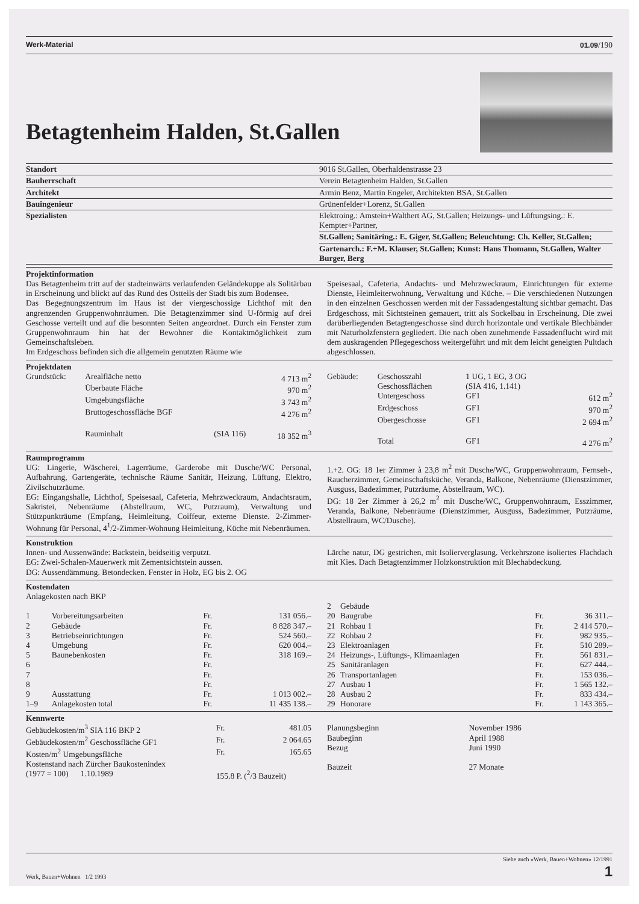Werk-Material 01.09/190
Betagtenheim Halden, St.Gallen
| Standort | 9016 St.Gallen, Oberhaldenstrasse 23 |
| Bauherrschaft | Verein Betagtenheim Halden, St.Gallen |
| Architekt | Armin Benz, Martin Engeler, Architekten BSA, St.Gallen |
| Bauingenieur | Grünenfelder+Lorenz, St.Gallen |
| Spezialisten | Elektroing.: Amstein+Walthert AG, St.Gallen; Heizungs- und Lüftungsing.: E. Kempter+Partner, |
| | St.Gallen; Sanitäring.: E. Giger, St.Gallen; Beleuchtung: Ch. Keller, St.Gallen; |
| | Gartenarch.: F.+M. Klauser, St.Gallen; Kunst: Hans Thomann, St.Gallen, Walter Burger, Berg |
Projektinformation
Das Betagtenheim tritt auf der stadteinwärts verlaufenden Geländekuppe als Solitärbau in Erscheinung und blickt auf das Rund des Ostteils der Stadt bis zum Bodensee.
Das Begegnungszentrum im Haus ist der viergeschossige Lichthof mit den angrenzenden Gruppenwohnräumen. Die Betagtenzimmer sind U-förmig auf drei Geschosse verteilt und auf die besonnten Seiten angeordnet. Durch ein Fenster zum Gruppenwohnraum hin hat der Bewohner die Kontaktmöglichkeit zum Gemeinschaftsleben.
Im Erdgeschoss befinden sich die allgemein genutzten Räume wie
Speisesaal, Cafeteria, Andachts- und Mehrzweckraum, Einrichtungen für externe Dienste, Heimleiterwohnung, Verwaltung und Küche. – Die verschiedenen Nutzungen in den einzelnen Geschossen werden mit der Fassadengestaltung sichtbar gemacht. Das Erdgeschoss, mit Sichtsteinen gemauert, tritt als Sockelbau in Erscheinung. Die zwei darüberliegenden Betagtengeschosse sind durch horizontale und vertikale Blechbänder mit Naturholzfenstern gegliedert. Die nach oben zunehmende Fassadenflucht wird mit dem auskragenden Pflegegeschoss weitergeführt und mit dem leicht geneigten Pultdach abgeschlossen.
Projektdaten
| Grundstück: | Arealfläche netto | | 4 713 m<sup>2</sup> |
| | Überbaute Fläche | | 970 m<sup>2</sup> |
| | Umgebungsfläche | | 3 743 m<sup>2</sup> |
| | Bruttogeschossfläche BGF | | 4 276 m<sup>2</sup> |
| | Rauminhalt | (SIA 116) | 18 352 m<sup>3</sup> |
| Gebäude: | Geschosszahl | 1 UG, 1 EG, 3 OG | |
| | Geschossflächen | (SIA 416, 1.141) | |
| | Untergeschoss | GF1 | 612 m<sup>2</sup> |
| | Erdgeschoss | GF1 | 970 m<sup>2</sup> |
| | Obergeschosse | GF1 | 2 694 m<sup>2</sup> |
| | Total | GF1 | 4 276 m<sup>2</sup> |
Raumprogramm
UG: Lingerie, Wäscherei, Lagerräume, Garderobe mit Dusche/WC Personal, Aufbahrung, Gartengeräte, technische Räume Sanitär, Heizung, Lüftung, Elektro, Zivilschutzräume.
EG: Eingangshalle, Lichthof, Speisesaal, Cafeteria, Mehrzweckraum, Andachtsraum, Sakristei, Nebenräume (Abstellraum, WC, Putzraum), Verwaltung und Stützpunkträume (Empfang, Heimleitung, Coiffeur, externe Dienste. 2-Zimmer-Wohnung für Personal, 4<sup>1</sup>/2-Zimmer-Wohnung Heimleitung, Küche mit Nebenräumen.
1.+2. OG: 18 1er Zimmer à 23,8 m<sup>2</sup> mit Dusche/WC, Gruppenwohnraum, Fernseh-, Raucherzimmer, Gemeinschaftsküche, Veranda, Balkone, Nebenräume (Dienstzimmer, Ausguss, Badezimmer, Putzräume, Abstellraum, WC).
DG: 18 2er Zimmer à 26,2 m<sup>2</sup> mit Dusche/WC, Gruppenwohnraum, Esszimmer, Veranda, Balkone, Nebenräume (Dienstzimmer, Ausguss, Badezimmer, Putzräume, Abstellraum, WC/Dusche).
Konstruktion
Innen- und Aussenwände: Backstein, beidseitig verputzt.
EG: Zwei-Schalen-Mauerwerk mit Zementsichtstein aussen.
DG: Aussendämmung. Betondecken. Fenster in Holz, EG bis 2. OG
Lärche natur, DG gestrichen, mit Isolierverglasung. Verkehrszone isoliertes Flachdach mit Kies. Dach Betagtenzimmer Holzkonstruktion mit Blechabdeckung.
Kostendaten
Anlagekosten nach BKP
| 1 | Vorbereitungsarbeiten | Fr. | 131 056.– |
| 2 | Gebäude | Fr. | 8 828 347.– |
| 3 | Betriebseinrichtungen | Fr. | 524 560.– |
| 4 | Umgebung | Fr. | 620 004.– |
| 5 | Baunebenkosten | Fr. | 318 169.– |
| 6 | | Fr. | |
| 7 | | Fr. | |
| 8 | | Fr. | |
| 9 | Ausstattung | Fr. | 1 013 002.– |
| 1–9 | Anlagekosten total | Fr. | 11 435 138.– |
| 2 | Gebäude | | |
| 20 | Baugrube | Fr. | 36 311.– |
| 21 | Rohbau 1 | Fr. | 2 414 570.– |
| 22 | Rohbau 2 | Fr. | 982 935.– |
| 23 | Elektroanlagen | Fr. | 510 289.– |
| 24 | Heizungs-, Lüftungs-, Klimaanlagen | Fr. | 561 831.– |
| 25 | Sanitäranlagen | Fr. | 627 444.– |
| 26 | Transportanlagen | Fr. | 153 036.– |
| 27 | Ausbau 1 | Fr. | 1 565 132.– |
| 28 | Ausbau 2 | Fr. | 833 434.– |
| 29 | Honorare | Fr. | 1 143 365.– |
Kennwerte
| Gebäudekosten/m<sup>3</sup> SIA 116 BKP 2 | Fr. | 481.05 |
| Gebäudekosten/m<sup>2</sup> Geschossfläche GF1 | Fr. | 2 064.65 |
| Kosten/m<sup>2</sup> Umgebungsfläche | Fr. | 165.65 |
| Kostenstand nach Zürcher Baukostenindex (1977 = 100) 1.10.1989 | 155.8 P. (<sup>2</sup>/3 Bauzeit) | |
| Planungsbeginn | November 1986 |
| Baubeginn | April 1988 |
| Bezug | Juni 1990 |
| Bauzeit | 27 Monate |
Werk, Bauen+Wohnen 1/2 1993 Siehe auch «Werk, Bauen+Wohnen» 12/1991
1